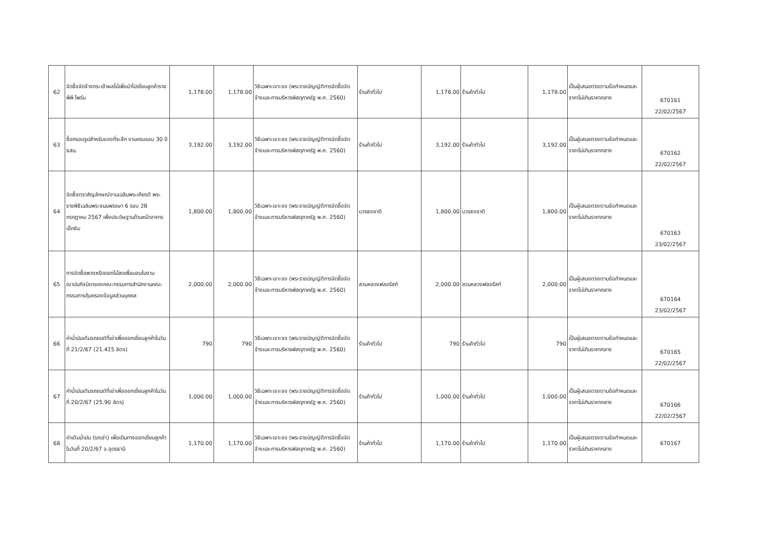| 62 | จัดซื้อจัดจ้างกระเช้าผลไม้เพื่อนำไปเยี่ยมลูกค้าราย พีพี ไพร์ม | 1,178.00 | 1,178.00 | วิธีเฉพาะเจาะจง (พระราชบัญญัติการจัดซื้อจัดจ้างและการบริหารพัสดุภาครัฐ พ.ศ. 2560) | ร้านค้าทั่วไป | 1,178.00 | ร้านค้าทั่วไป | 1,178.00 | เป็นผู้เสนอตรงตามข้อกำหนดและราคาไม่เกินราคากลาง | 670161 22/02/2567 |
| 63 | ซื้อกรอบรูปสำหรับของที่ระลึก งานครบรอบ 30 ปี ธสน. | 3,192.00 | 3,192.00 | วิธีเฉพาะเจาะจง (พระราชบัญญัติการจัดซื้อจัดจ้างและการบริหารพัสดุภาครัฐ พ.ศ. 2560) | ร้านค้าทั่วไป | 3,192.00 | ร้านค้าทั่วไป | 3,192.00 | เป็นผู้เสนอตรงตามข้อกำหนดและราคาไม่เกินราคากลาง | 670162 22/02/2567 |
| 64 | จัดซื้อตราสัญลักษณ์งานเฉลิมพระเกียรติ พระราชพิธีเฉลิมพระชนมพรรษา 6 รอบ 28 กรกฎาคม 2567 เพื่อประดิษฐานด้านหน้าอาคารเอ็กซิม | 1,800.00 | 1,800.00 | วิธีเฉพาะเจาะจง (พระราชบัญญัติการจัดซื้อจัดจ้างและการบริหารพัสดุภาครัฐ พ.ศ. 2560) | บวรธงชาติ | 1,800.00 | บวรธงชาติ | 1,800.00 | เป็นผู้เสนอตรงตามข้อกำหนดและราคาไม่เกินราคากลาง | 670163 23/02/2567 |
| 65 | การจัดซื้อพวงหรีดดอกไม้สดเพื่อมอบในงานฌาปนกิจบิดาของคณะกรรมการสำนักงานคณะกรรมการคุ้มครองข้อมูลส่วนบุคคล | 2,000.00 | 2,000.00 | วิธีเฉพาะเจาะจง (พระราชบัญญัติการจัดซื้อจัดจ้างและการบริหารพัสดุภาครัฐ พ.ศ. 2560) | สวนหลวงฟลอรีสท์ | 2,000.00 | สวนหลวงฟลอรีสท์ | 2,000.00 | เป็นผู้เสนอตรงตามข้อกำหนดและราคาไม่เกินราคากลาง | 670164 23/02/2567 |
| 66 | ค่าน้ำมันเติมรถยนต์ที่เช่าเพื่อออกเยี่ยมลูกค้าในวันที่ 21/2/67 (21.415 ลิตร) | 790 | 790 | วิธีเฉพาะเจาะจง (พระราชบัญญัติการจัดซื้อจัดจ้างและการบริหารพัสดุภาครัฐ พ.ศ. 2560) | ร้านค้าทั่วไป | 790 | ร้านค้าทั่วไป | 790 | เป็นผู้เสนอตรงตามข้อกำหนดและราคาไม่เกินราคากลาง | 670165 22/02/2567 |
| 67 | ค่าน้ำมันเติมรถยนต์ที่เช่าเพื่อออกเยี่ยมลูกค้าในวันที่ 20/2/67 (25.90 ลิตร) | 1,000.00 | 1,000.00 | วิธีเฉพาะเจาะจง (พระราชบัญญัติการจัดซื้อจัดจ้างและการบริหารพัสดุภาครัฐ พ.ศ. 2560) | ร้านค้าทั่วไป | 1,000.00 | ร้านค้าทั่วไป | 1,000.00 | เป็นผู้เสนอตรงตามข้อกำหนดและราคาไม่เกินราคากลาง | 670166 22/02/2567 |
| 68 | ค่าเติมน้ำมัน (รถเช่า) เพื่อเดินทางออกเยี่ยมลูกค้า ในวันที่ 20/2/67 จ.อุดรธานี | 1,170.00 | 1,170.00 | วิธีเฉพาะเจาะจง (พระราชบัญญัติการจัดซื้อจัดจ้างและการบริหารพัสดุภาครัฐ พ.ศ. 2560) | ร้านค้าทั่วไป | 1,170.00 | ร้านค้าทั่วไป | 1,170.00 | เป็นผู้เสนอตรงตามข้อกำหนดและราคาไม่เกินราคากลาง | 670167 |